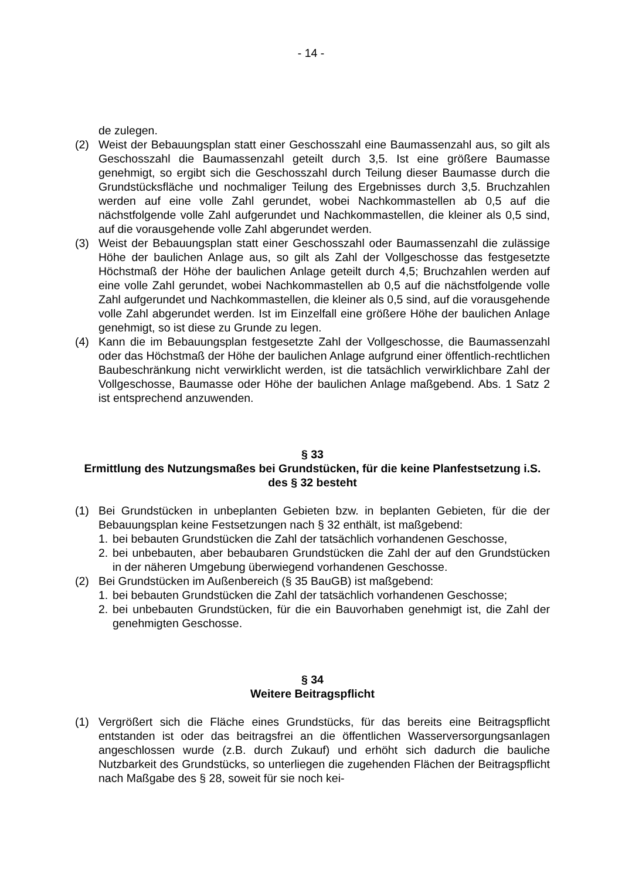- 14 -
de zulegen.
(2) Weist der Bebauungsplan statt einer Geschosszahl eine Baumassenzahl aus, so gilt als Geschosszahl die Baumassenzahl geteilt durch 3,5. Ist eine größere Baumasse genehmigt, so ergibt sich die Geschosszahl durch Teilung dieser Baumasse durch die Grundstücksfläche und nochmaliger Teilung des Ergebnisses durch 3,5. Bruchzahlen werden auf eine volle Zahl gerundet, wobei Nachkommastellen ab 0,5 auf die nächstfolgende volle Zahl aufgerundet und Nachkommastellen, die kleiner als 0,5 sind, auf die vorausgehende volle Zahl abgerundet werden.
(3) Weist der Bebauungsplan statt einer Geschosszahl oder Baumassenzahl die zulässige Höhe der baulichen Anlage aus, so gilt als Zahl der Vollgeschosse das festgesetzte Höchstmaß der Höhe der baulichen Anlage geteilt durch 4,5; Bruchzahlen werden auf eine volle Zahl gerundet, wobei Nachkommastellen ab 0,5 auf die nächstfolgende volle Zahl aufgerundet und Nachkommastellen, die kleiner als 0,5 sind, auf die vorausgehende volle Zahl abgerundet werden. Ist im Einzelfall eine größere Höhe der baulichen Anlage genehmigt, so ist diese zu Grunde zu legen.
(4) Kann die im Bebauungsplan festgesetzte Zahl der Vollgeschosse, die Baumassenzahl oder das Höchstmaß der Höhe der baulichen Anlage aufgrund einer öffentlich-rechtlichen Baubeschränkung nicht verwirklicht werden, ist die tatsächlich verwirklichbare Zahl der Vollgeschosse, Baumasse oder Höhe der baulichen Anlage maßgebend. Abs. 1 Satz 2 ist entsprechend anzuwenden.
§ 33
Ermittlung des Nutzungsmaßes bei Grundstücken, für die keine Planfestsetzung i.S. des § 32 besteht
(1) Bei Grundstücken in unbeplanten Gebieten bzw. in beplanten Gebieten, für die der Bebauungsplan keine Festsetzungen nach § 32 enthält, ist maßgebend:
1. bei bebauten Grundstücken die Zahl der tatsächlich vorhandenen Geschosse,
2. bei unbebauten, aber bebaubaren Grundstücken die Zahl der auf den Grundstücken in der näheren Umgebung überwiegend vorhandenen Geschosse.
(2) Bei Grundstücken im Außenbereich (§ 35 BauGB) ist maßgebend:
1. bei bebauten Grundstücken die Zahl der tatsächlich vorhandenen Geschosse;
2. bei unbebauten Grundstücken, für die ein Bauvorhaben genehmigt ist, die Zahl der genehmigten Geschosse.
§ 34
Weitere Beitragspflicht
(1) Vergrößert sich die Fläche eines Grundstücks, für das bereits eine Beitragspflicht entstanden ist oder das beitragsfrei an die öffentlichen Wasserversorgungsanlagen angeschlossen wurde (z.B. durch Zukauf) und erhöht sich dadurch die bauliche Nutzbarkeit des Grundstücks, so unterliegen die zugehenden Flächen der Beitragspflicht nach Maßgabe des § 28, soweit für sie noch kei-